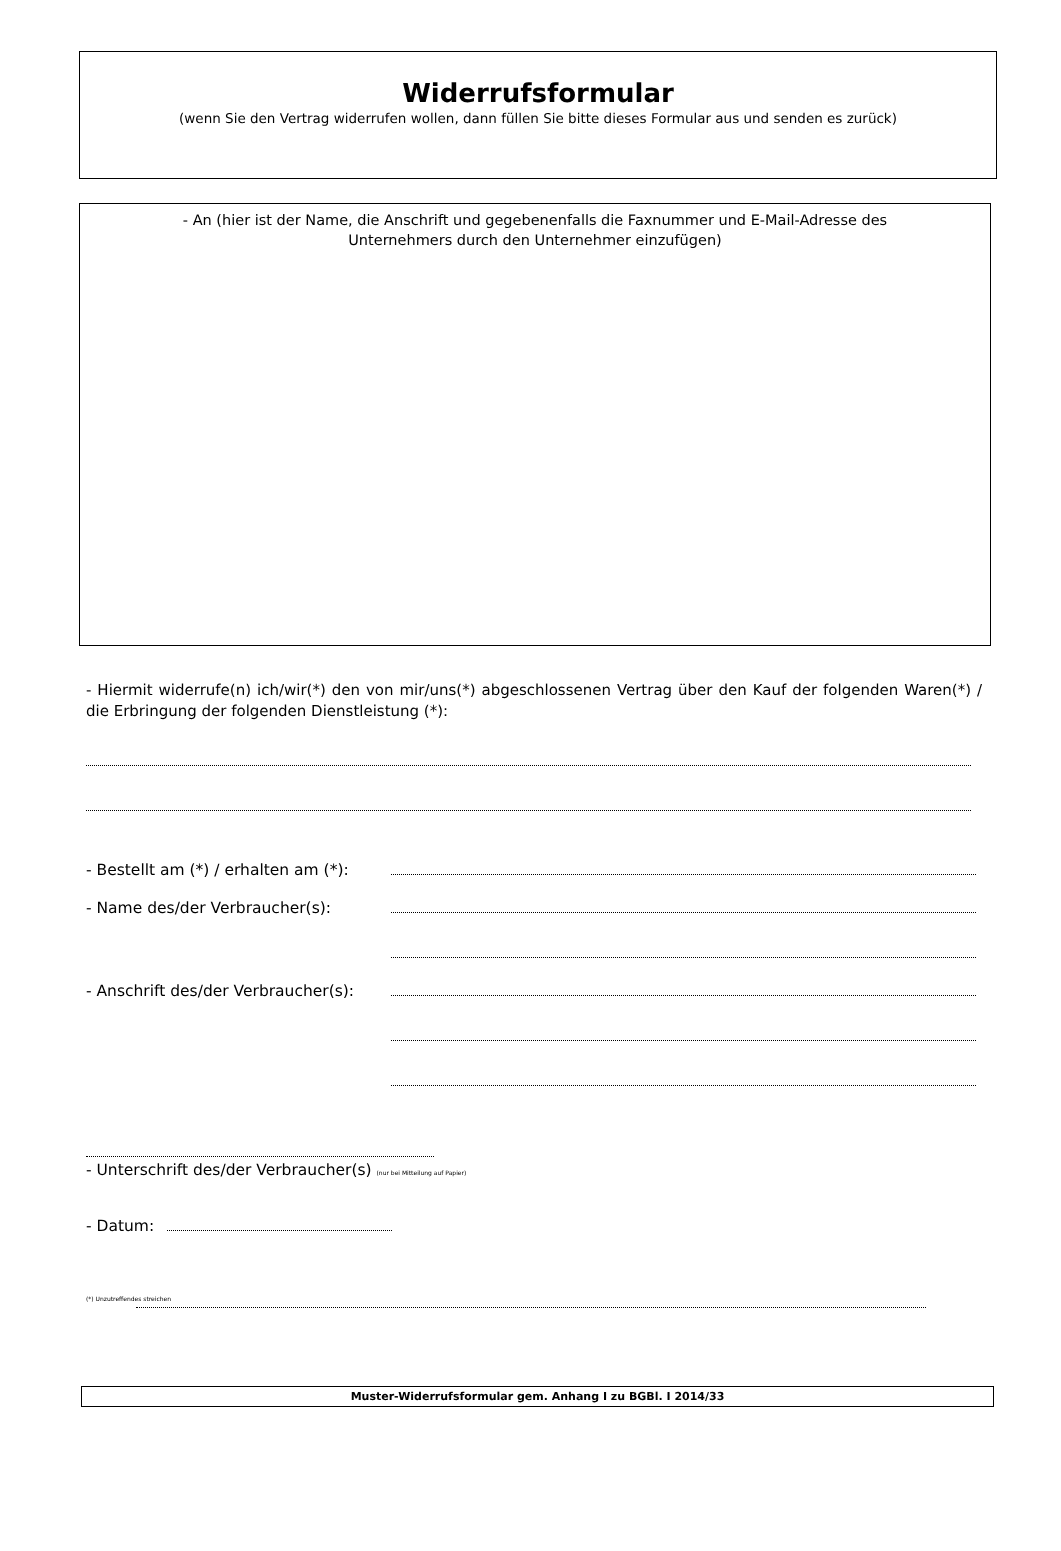Widerrufsformular
(wenn Sie den Vertrag widerrufen wollen, dann füllen Sie bitte dieses Formular aus und senden es zurück)
- An (hier ist der Name, die Anschrift und gegebenenfalls die Faxnummer und E-Mail-Adresse des
Unternehmers durch den Unternehmer einzufügen)
- Hiermit widerrufe(n) ich/wir(*) den von mir/uns(*) abgeschlossenen Vertrag über den Kauf der folgenden Waren(*) / die Erbringung der folgenden Dienstleistung (*):
- Bestellt am (*) / erhalten am (*):
- Name des/der Verbraucher(s):
- Anschrift des/der Verbraucher(s):
- Unterschrift des/der Verbraucher(s) (nur bei Mitteilung auf Papier)
- Datum:
(*) Unzutreffendes streichen
Muster-Widerrufsformular gem. Anhang I zu BGBl. I 2014/33